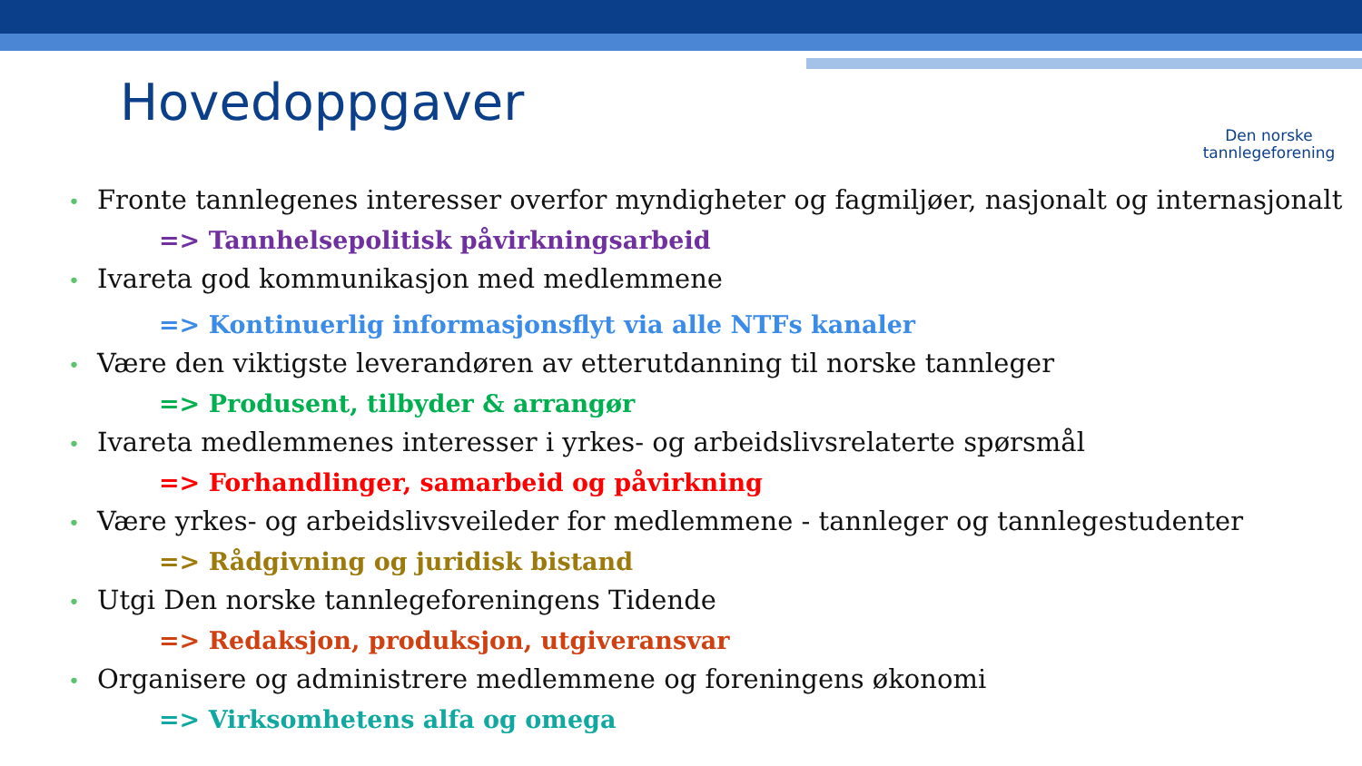Hovedoppgaver
Den norske
tannlegeforening
• Fronte tannlegenes interesser overfor myndigheter og fagmiljøer, nasjonalt og internasjonalt
=> Tannhelsepolitisk påvirkningsarbeid
• Ivareta god kommunikasjon med medlemmene
=> Kontinuerlig informasjonsflyt via alle NTFs kanaler
• Være den viktigste leverandøren av etterutdanning til norske tannleger
=> Produsent, tilbyder & arrangør
• Ivareta medlemmenes interesser i yrkes- og arbeidslivsrelaterte spørsmål
=> Forhandlinger, samarbeid og påvirkning
• Være yrkes- og arbeidslivsveileder for medlemmene - tannleger og tannlegestudenter
=> Rådgivning og juridisk bistand
• Utgi Den norske tannlegeforeningens Tidende
=> Redaksjon, produksjon, utgiveransvar
• Organisere og administrere medlemmene og foreningens økonomi
=> Virksomhetens alfa og omega